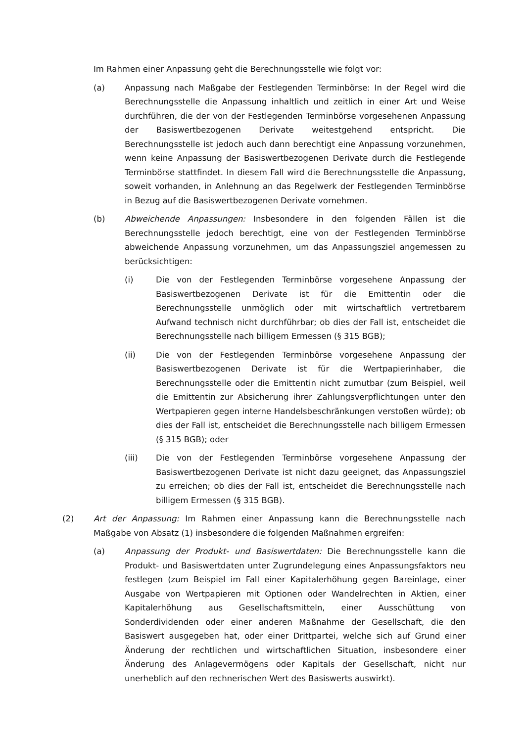Im Rahmen einer Anpassung geht die Berechnungsstelle wie folgt vor:
(a) Anpassung nach Maßgabe der Festlegenden Terminbörse: In der Regel wird die Berechnungsstelle die Anpassung inhaltlich und zeitlich in einer Art und Weise durchführen, die der von der Festlegenden Terminbörse vorgesehenen Anpassung der Basiswertbezogenen Derivate weitestgehend entspricht. Die Berechnungsstelle ist jedoch auch dann berechtigt eine Anpassung vorzunehmen, wenn keine Anpassung der Basiswertbezogenen Derivate durch die Festlegende Terminbörse stattfindet. In diesem Fall wird die Berechnungsstelle die Anpassung, soweit vorhanden, in Anlehnung an das Regelwerk der Festlegenden Terminbörse in Bezug auf die Basiswertbezogenen Derivate vornehmen.
(b) Abweichende Anpassungen: Insbesondere in den folgenden Fällen ist die Berechnungsstelle jedoch berechtigt, eine von der Festlegenden Terminbörse abweichende Anpassung vorzunehmen, um das Anpassungsziel angemessen zu berücksichtigen:
(i) Die von der Festlegenden Terminbörse vorgesehene Anpassung der Basiswertbezogenen Derivate ist für die Emittentin oder die Berechnungsstelle unmöglich oder mit wirtschaftlich vertretbarem Aufwand technisch nicht durchführbar; ob dies der Fall ist, entscheidet die Berechnungsstelle nach billigem Ermessen (§ 315 BGB);
(ii) Die von der Festlegenden Terminbörse vorgesehene Anpassung der Basiswertbezogenen Derivate ist für die Wertpapierinhaber, die Berechnungsstelle oder die Emittentin nicht zumutbar (zum Beispiel, weil die Emittentin zur Absicherung ihrer Zahlungsverpflichtungen unter den Wertpapieren gegen interne Handelsbeschränkungen verstoßen würde); ob dies der Fall ist, entscheidet die Berechnungsstelle nach billigem Ermessen (§ 315 BGB); oder
(iii) Die von der Festlegenden Terminbörse vorgesehene Anpassung der Basiswertbezogenen Derivate ist nicht dazu geeignet, das Anpassungsziel zu erreichen; ob dies der Fall ist, entscheidet die Berechnungsstelle nach billigem Ermessen (§ 315 BGB).
(2) Art der Anpassung: Im Rahmen einer Anpassung kann die Berechnungsstelle nach Maßgabe von Absatz (1) insbesondere die folgenden Maßnahmen ergreifen:
(a) Anpassung der Produkt- und Basiswertdaten: Die Berechnungsstelle kann die Produkt- und Basiswertdaten unter Zugrundelegung eines Anpassungsfaktors neu festlegen (zum Beispiel im Fall einer Kapitalerhöhung gegen Bareinlage, einer Ausgabe von Wertpapieren mit Optionen oder Wandelrechten in Aktien, einer Kapitalerhöhung aus Gesellschaftsmitteln, einer Ausschüttung von Sonderdividenden oder einer anderen Maßnahme der Gesellschaft, die den Basiswert ausgegeben hat, oder einer Drittpartei, welche sich auf Grund einer Änderung der rechtlichen und wirtschaftlichen Situation, insbesondere einer Änderung des Anlagevermögens oder Kapitals der Gesellschaft, nicht nur unerheblich auf den rechnerischen Wert des Basiswerts auswirkt).